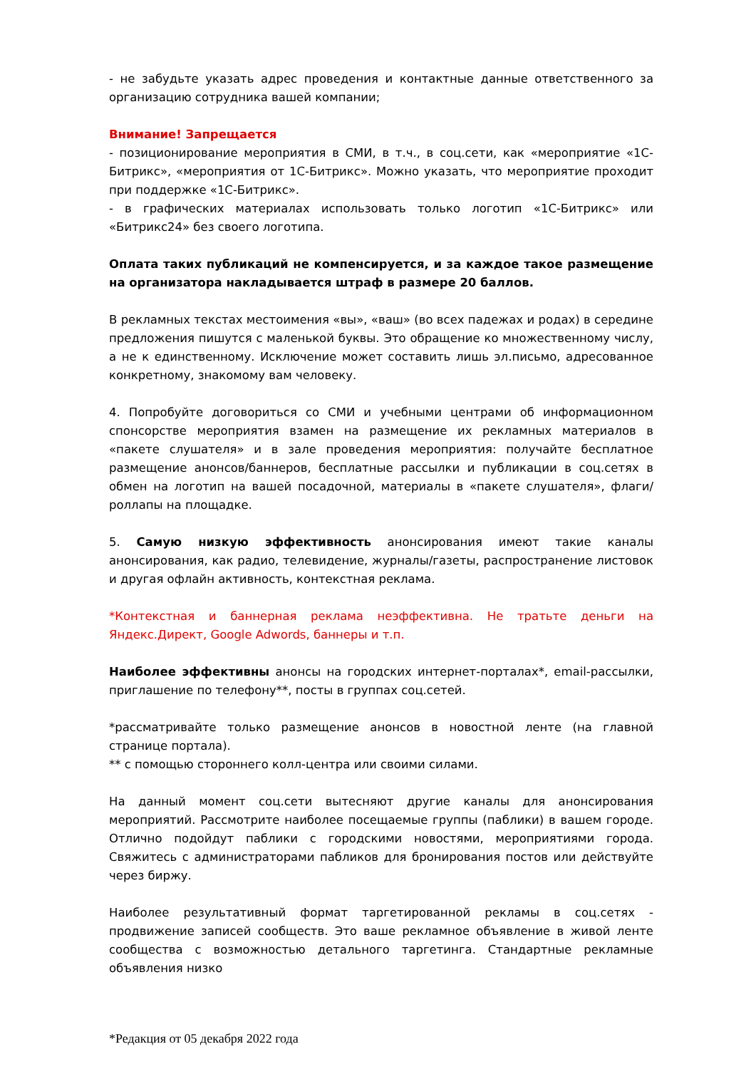- не забудьте указать адрес проведения и контактные данные ответственного за организацию сотрудника вашей компании;
Внимание! Запрещается
- позиционирование мероприятия в СМИ, в т.ч., в соц.сети, как «мероприятие «1С-Битрикс», «мероприятия от 1С-Битрикс». Можно указать, что мероприятие проходит при поддержке «1С-Битрикс».
- в графических материалах использовать только логотип «1С-Битрикс» или «Битрикс24» без своего логотипа.
Оплата таких публикаций не компенсируется, и за каждое такое размещение на организатора накладывается штраф в размере 20 баллов.
В рекламных текстах местоимения «вы», «ваш» (во всех падежах и родах) в середине предложения пишутся с маленькой буквы. Это обращение ко множественному числу, а не к единственному. Исключение может составить лишь эл.письмо, адресованное конкретному, знакомому вам человеку.
4. Попробуйте договориться со СМИ и учебными центрами об информационном спонсорстве мероприятия взамен на размещение их рекламных материалов в «пакете слушателя» и в зале проведения мероприятия: получайте бесплатное размещение анонсов/баннеров, бесплатные рассылки и публикации в соц.сетях в обмен на логотип на вашей посадочной, материалы в «пакете слушателя», флаги/роллапы на площадке.
5. Самую низкую эффективность анонсирования имеют такие каналы анонсирования, как радио, телевидение, журналы/газеты, распространение листовок и другая офлайн активность, контекстная реклама.
*Контекстная и баннерная реклама неэффективна. Не тратьте деньги на Яндекс.Директ, Google Adwords, баннеры и т.п.
Наиболее эффективны анонсы на городских интернет-порталах*, email-рассылки, приглашение по телефону**, посты в группах соц.сетей.
*рассматривайте только размещение анонсов в новостной ленте (на главной странице портала).
** с помощью стороннего колл-центра или своими силами.
На данный момент соц.сети вытесняют другие каналы для анонсирования мероприятий. Рассмотрите наиболее посещаемые группы (паблики) в вашем городе. Отлично подойдут паблики с городскими новостями, мероприятиями города. Свяжитесь с администраторами пабликов для бронирования постов или действуйте через биржу.
Наиболее результативный формат таргетированной рекламы в соц.сетях - продвижение записей сообществ. Это ваше рекламное объявление в живой ленте сообщества с возможностью детального таргетинга. Стандартные рекламные объявления низко
*Редакция от 05 декабря 2022 года